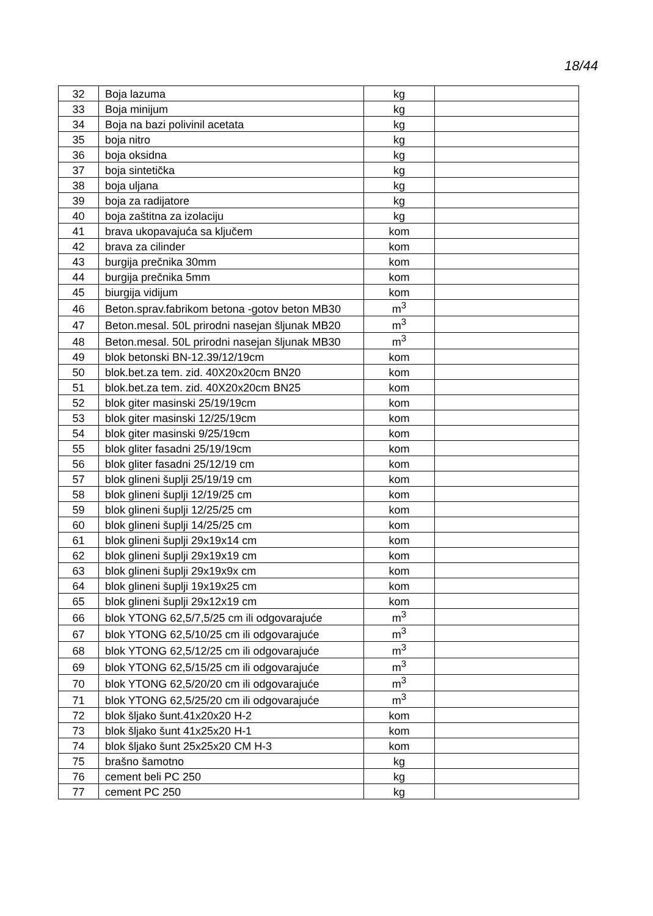18/44
| 32 | Boja lazuma | kg | |
| 33 | Boja minijum | kg | |
| 34 | Boja na bazi polivinil acetata | kg | |
| 35 | boja nitro | kg | |
| 36 | boja oksidna | kg | |
| 37 | boja sintetička | kg | |
| 38 | boja uljana | kg | |
| 39 | boja za radijatore | kg | |
| 40 | boja zaštitna za izolaciju | kg | |
| 41 | brava ukopavajuća sa ključem | kom | |
| 42 | brava za cilinder | kom | |
| 43 | burgija prečnika 30mm | kom | |
| 44 | burgija prečnika 5mm | kom | |
| 45 | biurgija vidijum | kom | |
| 46 | Beton.sprav.fabrikom betona -gotov beton MB30 | m<sup>3</sup> | |
| 47 | Beton.mesal. 50L prirodni nasejan šljunak MB20 | m<sup>3</sup> | |
| 48 | Beton.mesal. 50L prirodni nasejan šljunak MB30 | m<sup>3</sup> | |
| 49 | blok betonski BN-12.39/12/19cm | kom | |
| 50 | blok.bet.za tem. zid. 40X20x20cm BN20 | kom | |
| 51 | blok.bet.za tem. zid. 40X20x20cm BN25 | kom | |
| 52 | blok giter masinski 25/19/19cm | kom | |
| 53 | blok giter masinski 12/25/19cm | kom | |
| 54 | blok giter masinski 9/25/19cm | kom | |
| 55 | blok gliter fasadni 25/19/19cm | kom | |
| 56 | blok gliter fasadni 25/12/19 cm | kom | |
| 57 | blok glineni šuplji 25/19/19 cm | kom | |
| 58 | blok glineni šuplji 12/19/25 cm | kom | |
| 59 | blok glineni šuplji 12/25/25 cm | kom | |
| 60 | blok glineni šuplji 14/25/25 cm | kom | |
| 61 | blok glineni šuplji 29x19x14 cm | kom | |
| 62 | blok glineni šuplji 29x19x19 cm | kom | |
| 63 | blok glineni šuplji 29x19x9x cm | kom | |
| 64 | blok glineni šuplji 19x19x25 cm | kom | |
| 65 | blok glineni šuplji 29x12x19 cm | kom | |
| 66 | blok YTONG 62,5/7,5/25 cm ili odgovarajuće | m<sup>3</sup> | |
| 67 | blok YTONG 62,5/10/25 cm ili odgovarajuće | m<sup>3</sup> | |
| 68 | blok YTONG 62,5/12/25 cm ili odgovarajuće | m<sup>3</sup> | |
| 69 | blok YTONG 62,5/15/25 cm ili odgovarajuće | m<sup>3</sup> | |
| 70 | blok YTONG 62,5/20/20 cm ili odgovarajuće | m<sup>3</sup> | |
| 71 | blok YTONG 62,5/25/20 cm ili odgovarajuće | m<sup>3</sup> | |
| 72 | blok šljako šunt.41x20x20 H-2 | kom | |
| 73 | blok šljako šunt 41x25x20 H-1 | kom | |
| 74 | blok šljako šunt 25x25x20 CM H-3 | kom | |
| 75 | brašno šamotno | kg | |
| 76 | cement beli PC 250 | kg | |
| 77 | cement PC 250 | kg | |